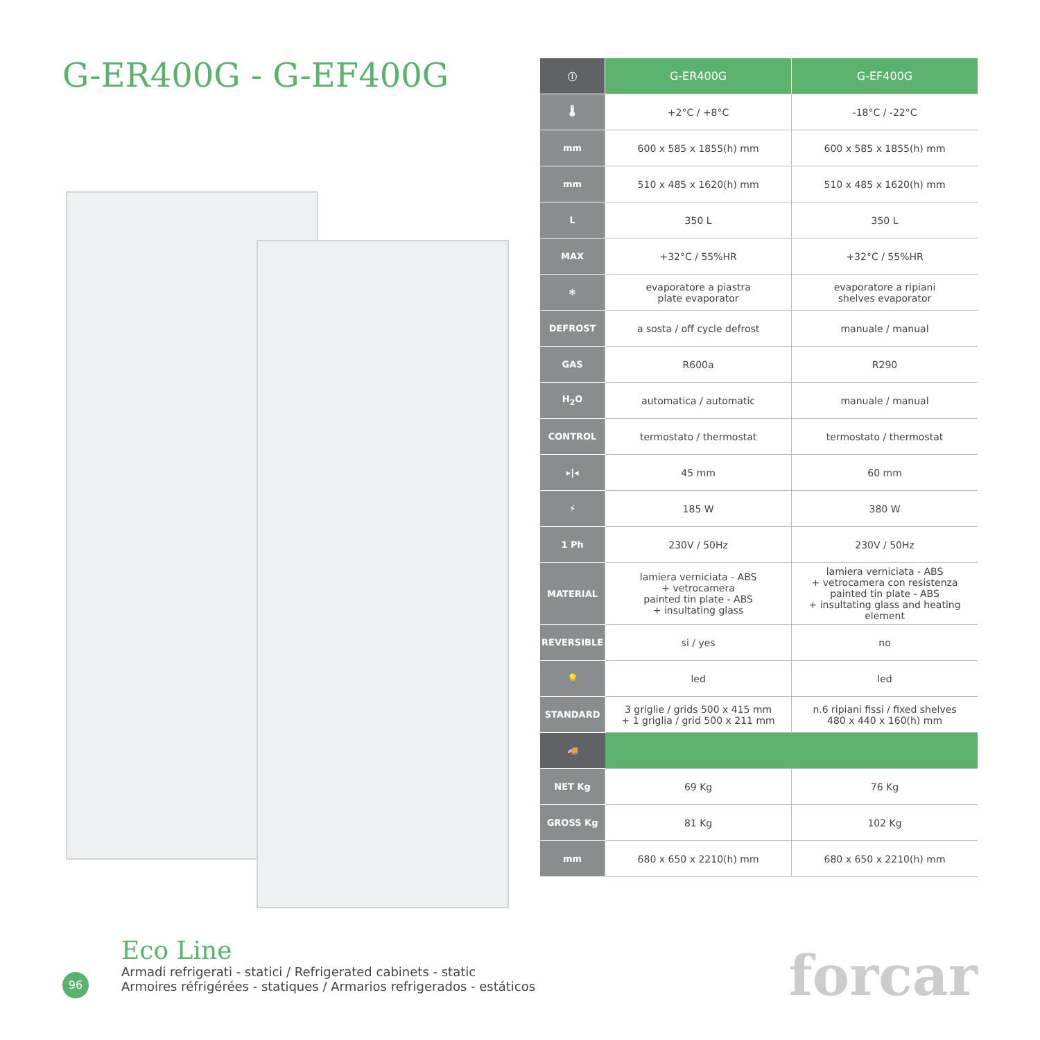G-ER400G - G-EF400G
| ⓘ | G-ER400G | G-EF400G |
| 🌡 | +2°C / +8°C | -18°C / -22°C |
| mm | 600 x 585 x 1855(h) mm | 600 x 585 x 1855(h) mm |
| mm | 510 x 485 x 1620(h) mm | 510 x 485 x 1620(h) mm |
| L | 350 L | 350 L |
| MAX | +32°C / 55%HR | +32°C / 55%HR |
| ❄ | evaporatore a piastra plate evaporator | evaporatore a ripiani shelves evaporator |
| DEFROST | a sosta / off cycle defrost | manuale / manual |
| GAS | R600a | R290 |
| H<sub>2</sub>O | automatica / automatic | manuale / manual |
| CONTROL | termostato / thermostat | termostato / thermostat |
| ▸/◂ | 45 mm | 60 mm |
| ⚡ | 185 W | 380 W |
| 1 Ph | 230V / 50Hz | 230V / 50Hz |
| MATERIAL | lamiera verniciata - ABS + vetrocamera painted tin plate - ABS + insultating glass | lamiera verniciata - ABS + vetrocamera con resistenza painted tin plate - ABS + insultating glass and heating element |
| REVERSIBLE | si / yes | no |
| 💡 | led | led |
| STANDARD | 3 griglie / grids 500 x 415 mm + 1 griglia / grid 500 x 211 mm | n.6 ripiani fissi / fixed shelves 480 x 440 x 160(h) mm |
| 🚚 | | |
| NET Kg | 69 Kg | 76 Kg |
| GROSS Kg | 81 Kg | 102 Kg |
| mm | 680 x 650 x 2210(h) mm | 680 x 650 x 2210(h) mm |
96
Eco Line
Armadi refrigerati - statici / Refrigerated cabinets - static
Armoires réfrigérées - statiques / Armarios refrigerados - estáticos
forcar